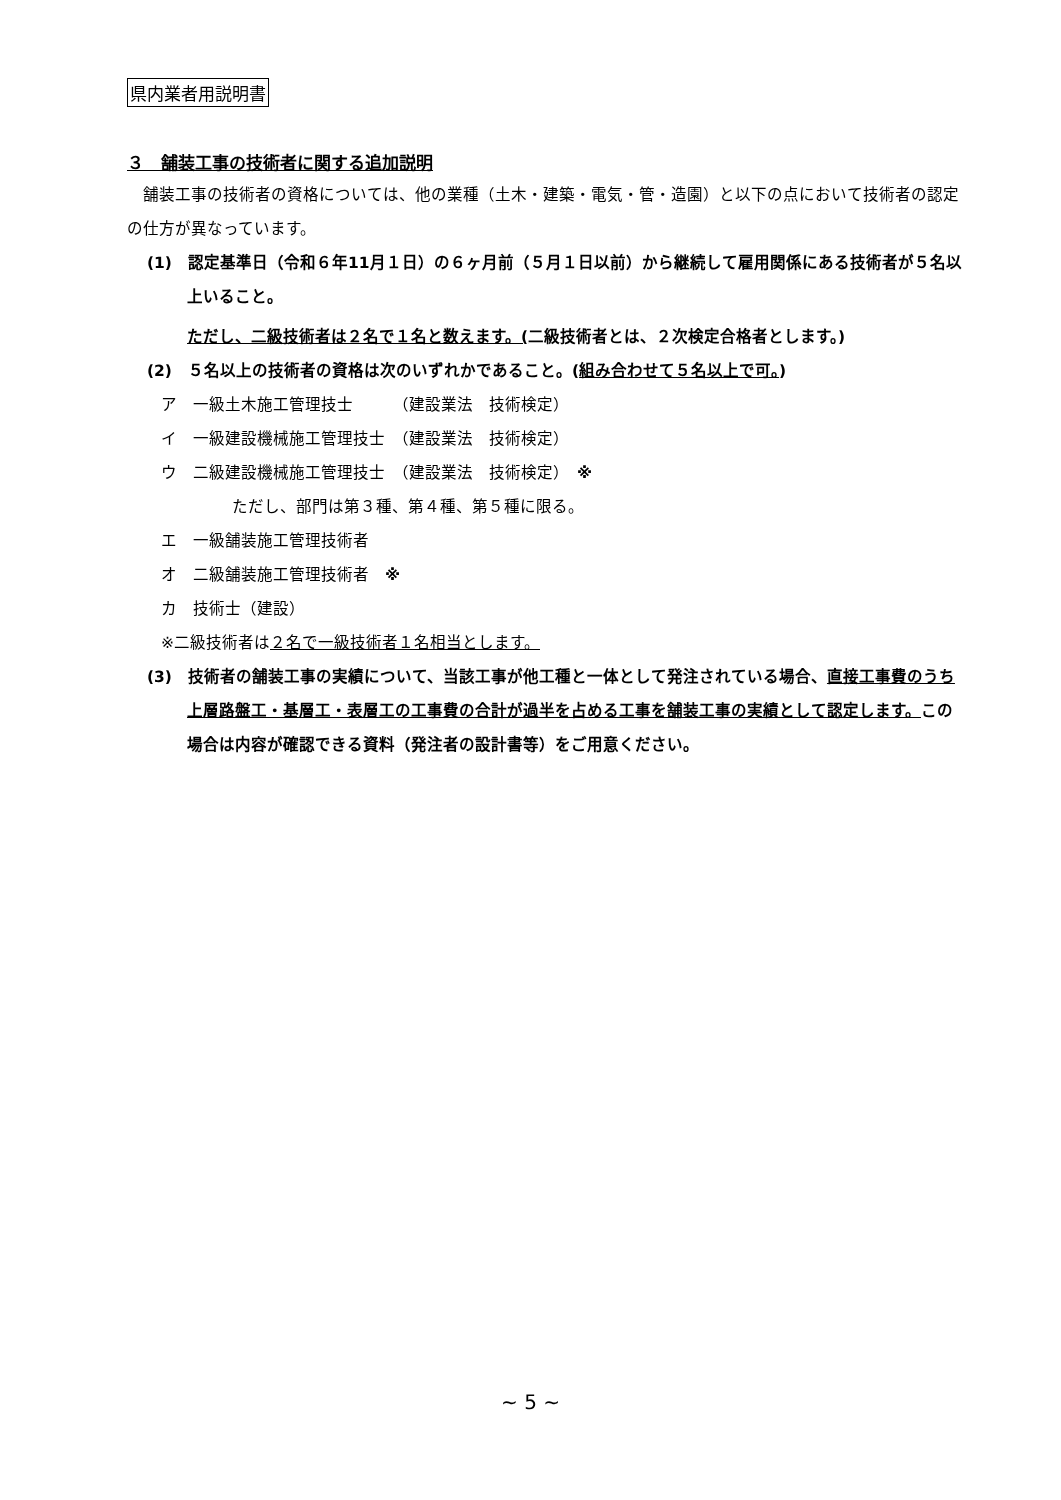県内業者用説明書
３　舗装工事の技術者に関する追加説明
　舗装工事の技術者の資格については、他の業種（土木・建築・電気・管・造園）と以下の点において技術者の認定の仕方が異なっています。
(1)　認定基準日（令和６年11月１日）の６ヶ月前（５月１日以前）から継続して雇用関係にある技術者が５名以上いること。
ただし、二級技術者は２名で１名と数えます。(二級技術者とは、２次検定合格者とします。)
(2)　５名以上の技術者の資格は次のいずれかであること。(組み合わせて５名以上で可。)
ア　一級土木施工管理技士　　　（建設業法　技術検定）
イ　一級建設機械施工管理技士　（建設業法　技術検定）
ウ　二級建設機械施工管理技士　（建設業法　技術検定）　※
ただし、部門は第３種、第４種、第５種に限る。
エ　一級舗装施工管理技術者
オ　二級舗装施工管理技術者　※
カ　技術士（建設）
※二級技術者は２名で一級技術者１名相当とします。
(3)　技術者の舗装工事の実績について、当該工事が他工種と一体として発注されている場合、直接工事費のうち上層路盤工・基層工・表層工の工事費の合計が過半を占める工事を舗装工事の実績として認定します。この場合は内容が確認できる資料（発注者の設計書等）をご用意ください。
~ 5 ~